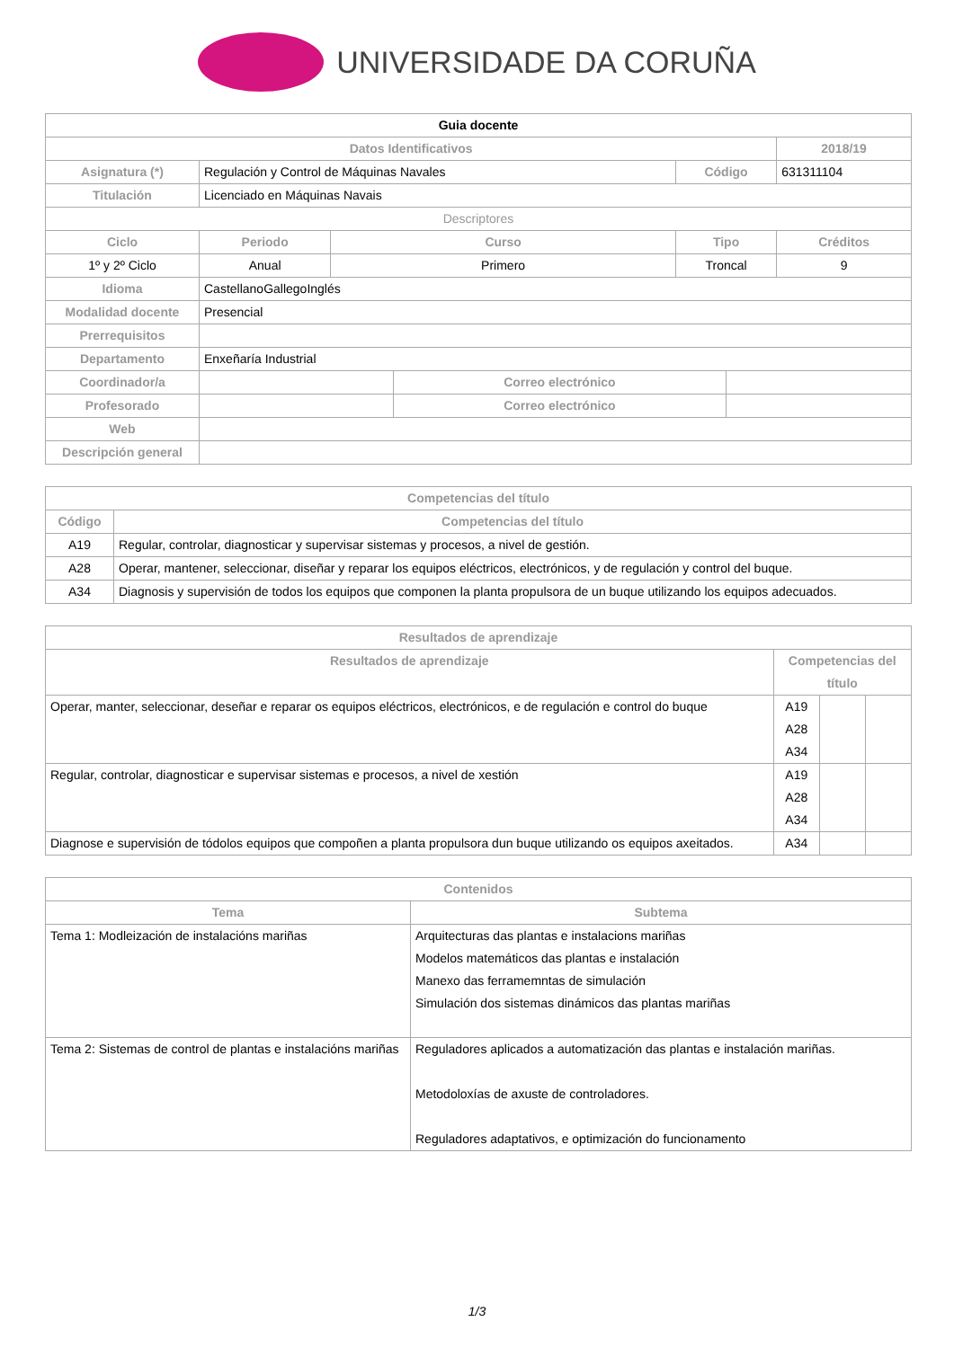UNIVERSIDADE DA CORUÑA
| Guia docente | | | | | | | |
| Datos Identificativos | | | | | | | 2018/19 |
| Asignatura (*) | Regulación y Control de Máquinas Navales | | | | Código | | 631311104 |
| Titulación | Licenciado en Máquinas Navais | | | | | | |
| Descriptores | | | | | | | |
| Ciclo | | Periodo | Curso | | Tipo | | Créditos |
| 1º y 2º Ciclo | | Anual | Primero | | Troncal | | 9 |
| Idioma | CastellanoGallegoInglés | | | | | | |
| Modalidad docente | Presencial | | | | | | |
| Prerrequisitos | | | | | | | |
| Departamento | Enxeñaría Industrial | | | | | | |
| Coordinador/a | | | | Correo electrónico | | | |
| Profesorado | | | | Correo electrónico | | | |
| Web | | | | | | | |
| Descripción general | | | | | | | |
| Competencias del título | |
| --- | --- |
| Código | Competencias del título |
| A19 | Regular, controlar, diagnosticar y supervisar sistemas y procesos, a nivel de gestión. |
| A28 | Operar, mantener, seleccionar, diseñar y reparar los equipos eléctricos, electrónicos, y de regulación y control del buque. |
| A34 | Diagnosis y supervisión de todos los equipos que componen la planta propulsora de un buque utilizando los equipos adecuados. |
| Resultados de aprendizaje | | | |
| --- | --- | --- | --- |
| Resultados de aprendizaje | Competencias del título | | |
| Operar, manter, seleccionar, deseñar e reparar os equipos eléctricos, electrónicos, e de regulación e control do buque | A19 A28 A34 | | |
| Regular, controlar, diagnosticar e supervisar sistemas e procesos, a nivel de xestión | A19 A28 A34 | | |
| Diagnose e supervisión de tódolos equipos que compoñen a planta propulsora dun buque utilizando os equipos axeitados. | A34 | | |
| Contenidos | |
| --- | --- |
| Tema | Subtema |
| Tema 1: Modleización de instalacións mariñas | Arquitecturas das plantas e instalacions mariñas Modelos matemáticos das plantas e instalación Manexo das ferramemntas de simulación Simulación dos sistemas dinámicos das plantas mariñas |
| Tema 2: Sistemas de control de plantas e instalacións mariñas | Reguladores aplicados a automatización das plantas e instalación mariñas. Metodoloxías de axuste de controladores. Reguladores adaptativos, e optimización do funcionamento |
1/3